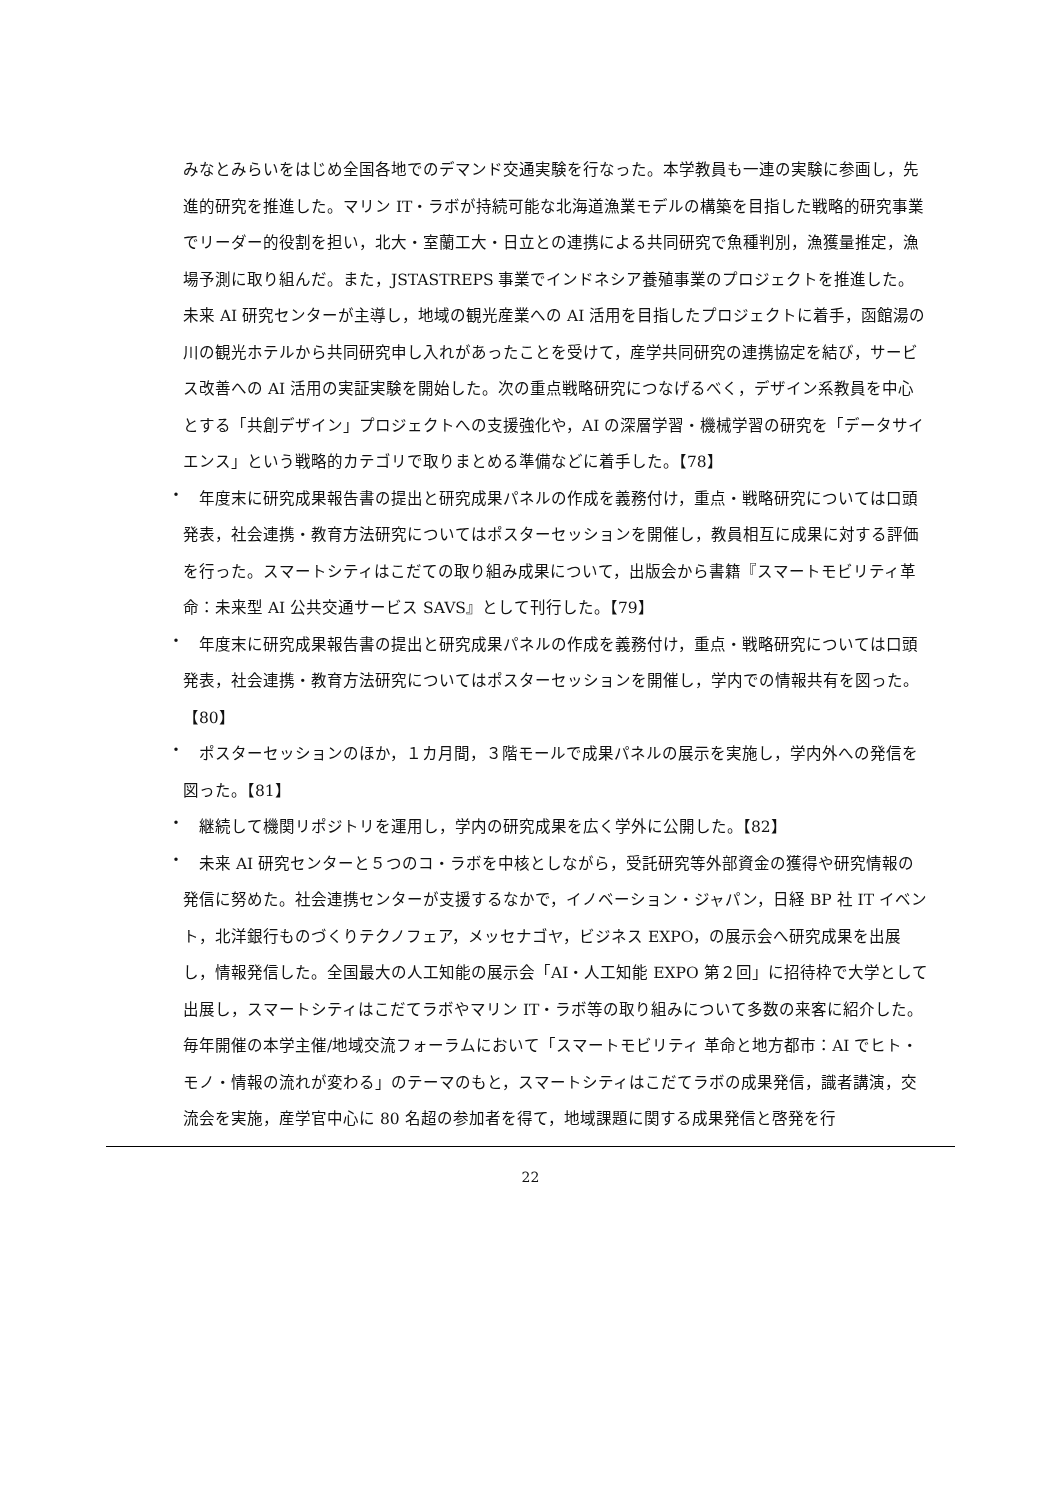みなとみらいをはじめ全国各地でのデマンド交通実験を行なった。本学教員も一連の実験に参画し，先進的研究を推進した。マリン IT・ラボが持続可能な北海道漁業モデルの構築を目指した戦略的研究事業でリーダー的役割を担い，北大・室蘭工大・日立との連携による共同研究で魚種判別，漁獲量推定，漁場予測に取り組んだ。また，JSTASTREPS 事業でインドネシア養殖事業のプロジェクトを推進した。未来 AI 研究センターが主導し，地域の観光産業への AI 活用を目指したプロジェクトに着手，函館湯の川の観光ホテルから共同研究申し入れがあったことを受けて，産学共同研究の連携協定を結び，サービス改善への AI 活用の実証実験を開始した。次の重点戦略研究につなげるべく，デザイン系教員を中心とする「共創デザイン」プロジェクトへの支援強化や，AI の深層学習・機械学習の研究を「データサイエンス」という戦略的カテゴリで取りまとめる準備などに着手した。【78】
・
　年度末に研究成果報告書の提出と研究成果パネルの作成を義務付け，重点・戦略研究については口頭発表，社会連携・教育方法研究についてはポスターセッションを開催し，教員相互に成果に対する評価を行った。スマートシティはこだての取り組み成果について，出版会から書籍『スマートモビリティ革命：未来型 AI 公共交通サービス SAVS』として刊行した。【79】
・
　年度末に研究成果報告書の提出と研究成果パネルの作成を義務付け，重点・戦略研究については口頭発表，社会連携・教育方法研究についてはポスターセッションを開催し，学内での情報共有を図った。【80】
・
　ポスターセッションのほか，１カ月間，３階モールで成果パネルの展示を実施し，学内外への発信を図った。【81】
・
　継続して機関リポジトリを運用し，学内の研究成果を広く学外に公開した。【82】
・
　未来 AI 研究センターと５つのコ・ラボを中核としながら，受託研究等外部資金の獲得や研究情報の発信に努めた。社会連携センターが支援するなかで，イノベーション・ジャパン，日経 BP 社 IT イベント，北洋銀行ものづくりテクノフェア，メッセナゴヤ，ビジネス EXPO，の展示会へ研究成果を出展し，情報発信した。全国最大の人工知能の展示会「AI・人工知能 EXPO 第２回」に招待枠で大学として出展し，スマートシティはこだてラボやマリン IT・ラボ等の取り組みについて多数の来客に紹介した。毎年開催の本学主催/地域交流フォーラムにおいて「スマートモビリティ 革命と地方都市：AI でヒト・モノ・情報の流れが変わる」のテーマのもと，スマートシティはこだてラボの成果発信，識者講演，交流会を実施，産学官中心に 80 名超の参加者を得て，地域課題に関する成果発信と啓発を行
22